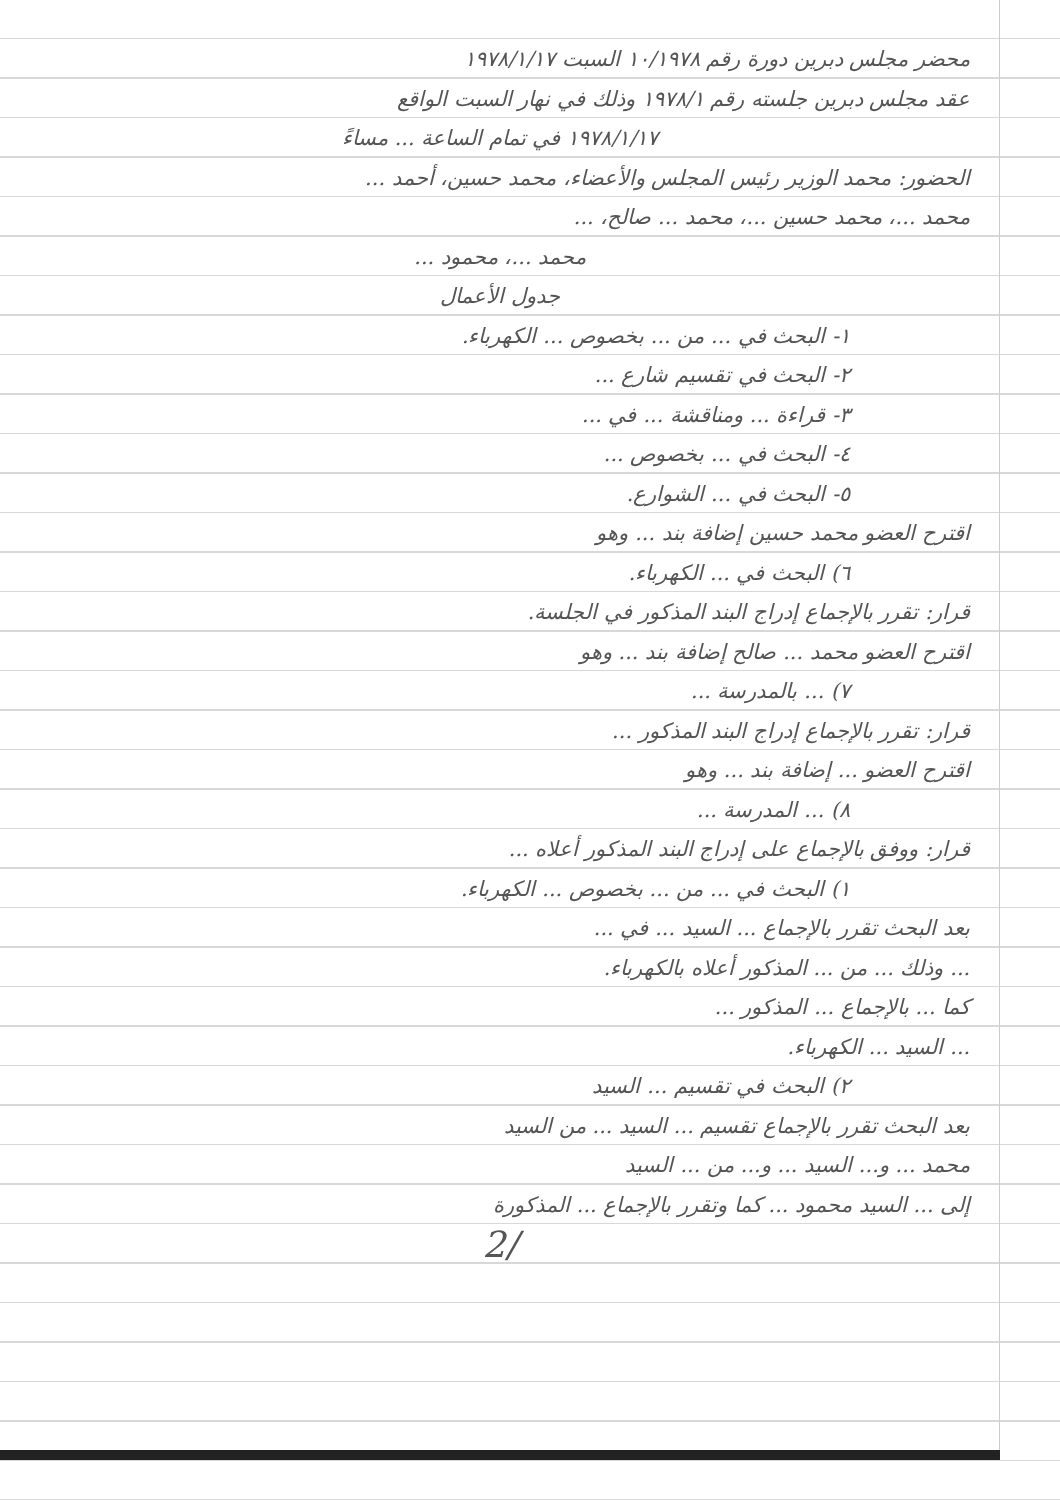محضر مجلس دبرين دورة رقم ١٠/١٩٧٨ السبت ١٩٧٨/١/١٧
عقد مجلس دبرين جلسته رقم ١٩٧٨/١ وذلك في نهار السبت الواقع
١٩٧٨/١/١٧ في تمام الساعة ... مساءً
الحضور: محمد الوزير رئيس المجلس والأعضاء، محمد حسين، أحمد ...
محمد ...، محمد حسين ...، محمد ... صالح، ...
محمد ...، محمود ...
جدول الأعمال
١- البحث في ... من ... بخصوص ... الكهرباء.
٢- البحث في تقسيم شارع ...
٣- قراءة ... ومناقشة ... في ...
٤- البحث في ... بخصوص ...
٥- البحث في ... الشوارع.
اقترح العضو محمد حسين إضافة بند ... وهو
٦) البحث في ... الكهرباء.
قرار: تقرر بالإجماع إدراج البند المذكور في الجلسة.
اقترح العضو محمد ... صالح إضافة بند ... وهو
٧) ... بالمدرسة ...
قرار: تقرر بالإجماع إدراج البند المذكور ...
اقترح العضو ... إضافة بند ... وهو
٨) ... المدرسة ...
قرار: ووفق بالإجماع على إدراج البند المذكور أعلاه ...
١) البحث في ... من ... بخصوص ... الكهرباء.
بعد البحث تقرر بالإجماع ... السيد ... في ...
... وذلك ... من ... المذكور أعلاه بالكهرباء.
كما ... بالإجماع ... المذكور ...
... السيد ... الكهرباء.
٢) البحث في تقسيم ... السيد
بعد البحث تقرر بالإجماع تقسيم ... السيد ... من السيد
محمد ... و... السيد ... و... من ... السيد
إلى ... السيد محمود ... كما وتقرر بالإجماع ... المذكورة
/2